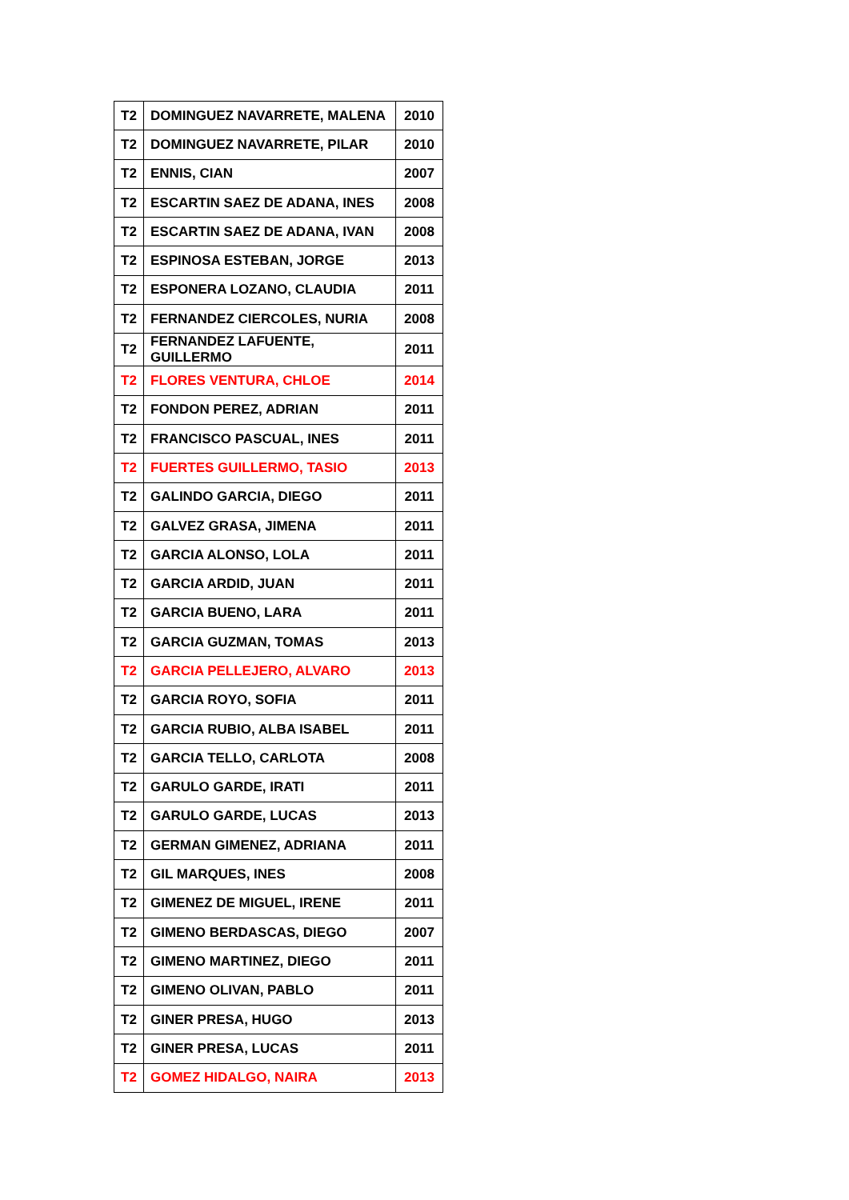| T2 | DOMINGUEZ NAVARRETE, MALENA | 2010 |
| T2 | DOMINGUEZ NAVARRETE, PILAR | 2010 |
| T2 | ENNIS, CIAN | 2007 |
| T2 | ESCARTIN SAEZ DE ADANA, INES | 2008 |
| T2 | ESCARTIN SAEZ DE ADANA, IVAN | 2008 |
| T2 | ESPINOSA ESTEBAN, JORGE | 2013 |
| T2 | ESPONERA LOZANO, CLAUDIA | 2011 |
| T2 | FERNANDEZ CIERCOLES, NURIA | 2008 |
| T2 | FERNANDEZ LAFUENTE, GUILLERMO | 2011 |
| T2 | FLORES VENTURA, CHLOE | 2014 |
| T2 | FONDON PEREZ, ADRIAN | 2011 |
| T2 | FRANCISCO PASCUAL, INES | 2011 |
| T2 | FUERTES GUILLERMO, TASIO | 2013 |
| T2 | GALINDO GARCIA, DIEGO | 2011 |
| T2 | GALVEZ GRASA, JIMENA | 2011 |
| T2 | GARCIA ALONSO, LOLA | 2011 |
| T2 | GARCIA ARDID, JUAN | 2011 |
| T2 | GARCIA BUENO, LARA | 2011 |
| T2 | GARCIA GUZMAN, TOMAS | 2013 |
| T2 | GARCIA PELLEJERO, ALVARO | 2013 |
| T2 | GARCIA ROYO, SOFIA | 2011 |
| T2 | GARCIA RUBIO, ALBA ISABEL | 2011 |
| T2 | GARCIA TELLO, CARLOTA | 2008 |
| T2 | GARULO GARDE, IRATI | 2011 |
| T2 | GARULO GARDE, LUCAS | 2013 |
| T2 | GERMAN GIMENEZ, ADRIANA | 2011 |
| T2 | GIL MARQUES, INES | 2008 |
| T2 | GIMENEZ DE MIGUEL, IRENE | 2011 |
| T2 | GIMENO BERDASCAS, DIEGO | 2007 |
| T2 | GIMENO MARTINEZ, DIEGO | 2011 |
| T2 | GIMENO OLIVAN, PABLO | 2011 |
| T2 | GINER PRESA, HUGO | 2013 |
| T2 | GINER PRESA, LUCAS | 2011 |
| T2 | GOMEZ HIDALGO, NAIRA | 2013 |